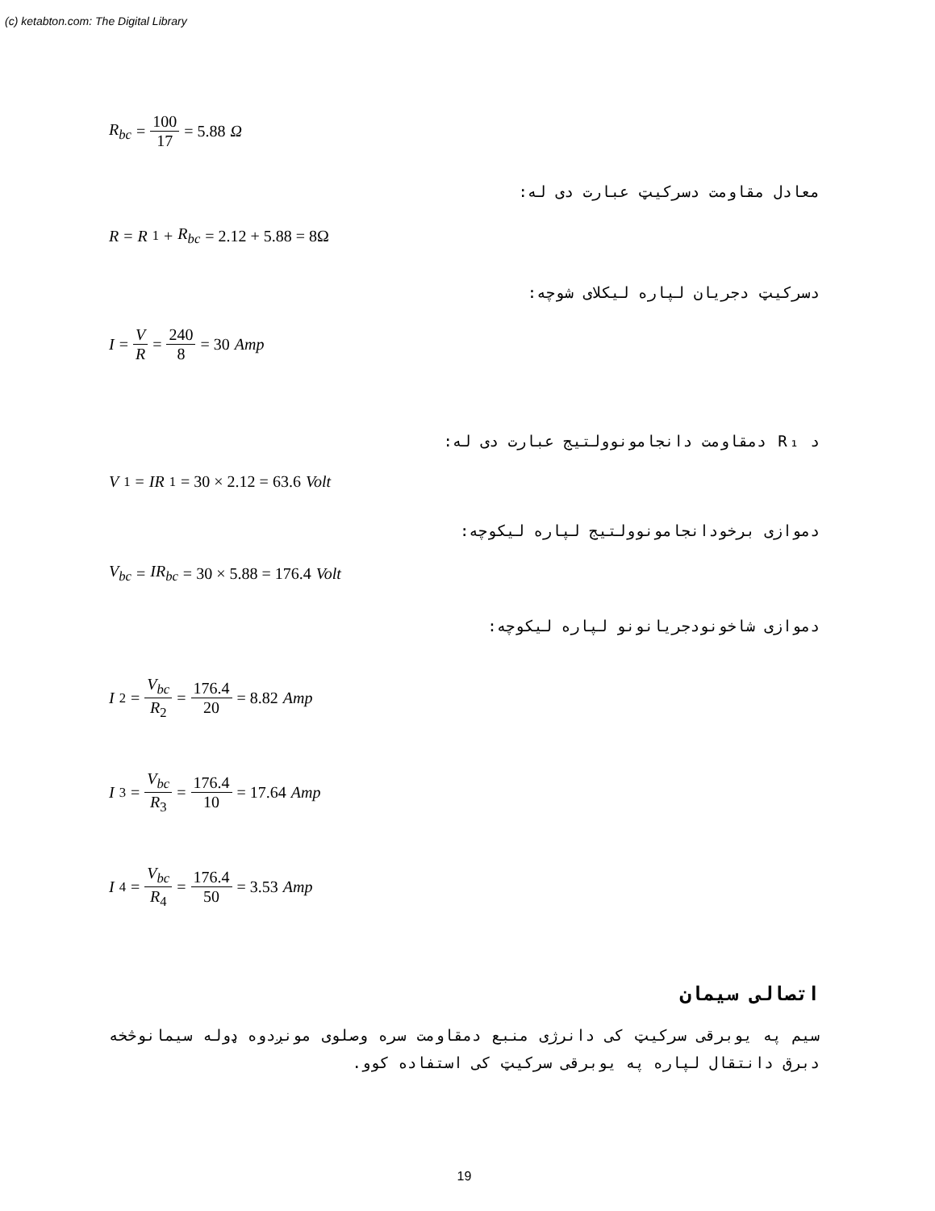(c) ketabton.com: The Digital Library
R<sub>bc</sub> = 100 17 = 5.88 Ω
معادل مقاومت دسرکیټ عبارت دی له:
R = R<sub>1</sub> + R<sub>bc</sub> = 2.12 + 5.88 = 8Ω
دسرکیټ دجریان لپاره لیکلای شوچه:
I = V R = 240 8 = 30 Amp
د R₁ دمقاومت دانجامونوولتیج عبارت دی له:
V<sub>1</sub> = IR<sub>1</sub> = 30 × 2.12 = 63.6 Volt
دموازی برخودانجامونوولتیج لپاره لیکوچه:
V<sub>bc</sub> = IR<sub>bc</sub> = 30 × 5.88 = 176.4 Volt
دموازی شاخونودجریانونو لپاره لیکوچه:
I<sub>2</sub> = V<sub>bc</sub> R<sub>2</sub> = 176.4 20 = 8.82 Amp
I<sub>3</sub> = V<sub>bc</sub> R<sub>3</sub> = 176.4 10 = 17.64 Amp
I<sub>4</sub> = V<sub>bc</sub> R<sub>4</sub> = 176.4 50 = 3.53 Amp
اتصالی سیمان
سیم په یوبرقی سرکیټ کی دانرژی منبع دمقاومت سره وصلوی مونږدوه ډوله سیمانوڅخه دبرق دانتقال لپاره په یوبرقی سرکیټ کی استفاده کوو.
19